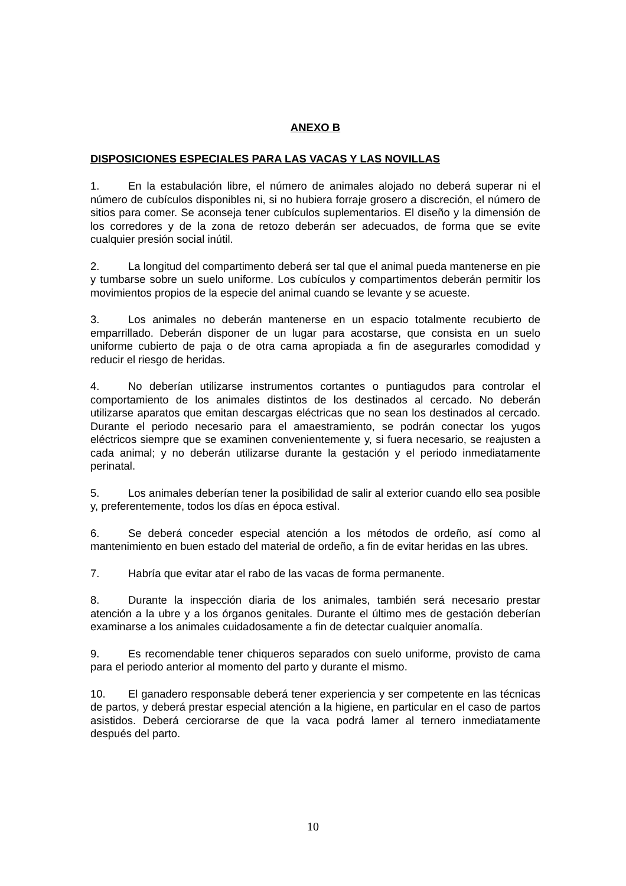ANEXO B
DISPOSICIONES ESPECIALES PARA LAS VACAS Y LAS NOVILLAS
1. En la estabulación libre, el número de animales alojado no deberá superar ni el número de cubículos disponibles ni, si no hubiera forraje grosero a discreción, el número de sitios para comer. Se aconseja tener cubículos suplementarios. El diseño y la dimensión de los corredores y de la zona de retozo deberán ser adecuados, de forma que se evite cualquier presión social inútil.
2. La longitud del compartimento deberá ser tal que el animal pueda mantenerse en pie y tumbarse sobre un suelo uniforme. Los cubículos y compartimentos deberán permitir los movimientos propios de la especie del animal cuando se levante y se acueste.
3. Los animales no deberán mantenerse en un espacio totalmente recubierto de emparrillado. Deberán disponer de un lugar para acostarse, que consista en un suelo uniforme cubierto de paja o de otra cama apropiada a fin de asegurarles comodidad y reducir el riesgo de heridas.
4. No deberían utilizarse instrumentos cortantes o puntiagudos para controlar el comportamiento de los animales distintos de los destinados al cercado. No deberán utilizarse aparatos que emitan descargas eléctricas que no sean los destinados al cercado. Durante el periodo necesario para el amaestramiento, se podrán conectar los yugos eléctricos siempre que se examinen convenientemente y, si fuera necesario, se reajusten a cada animal; y no deberán utilizarse durante la gestación y el periodo inmediatamente perinatal.
5. Los animales deberían tener la posibilidad de salir al exterior cuando ello sea posible y, preferentemente, todos los días en época estival.
6. Se deberá conceder especial atención a los métodos de ordeño, así como al mantenimiento en buen estado del material de ordeño, a fin de evitar heridas en las ubres.
7. Habría que evitar atar el rabo de las vacas de forma permanente.
8. Durante la inspección diaria de los animales, también será necesario prestar atención a la ubre y a los órganos genitales. Durante el último mes de gestación deberían examinarse a los animales cuidadosamente a fin de detectar cualquier anomalía.
9. Es recomendable tener chiqueros separados con suelo uniforme, provisto de cama para el periodo anterior al momento del parto y durante el mismo.
10. El ganadero responsable deberá tener experiencia y ser competente en las técnicas de partos, y deberá prestar especial atención a la higiene, en particular en el caso de partos asistidos. Deberá cerciorarse de que la vaca podrá lamer al ternero inmediatamente después del parto.
10